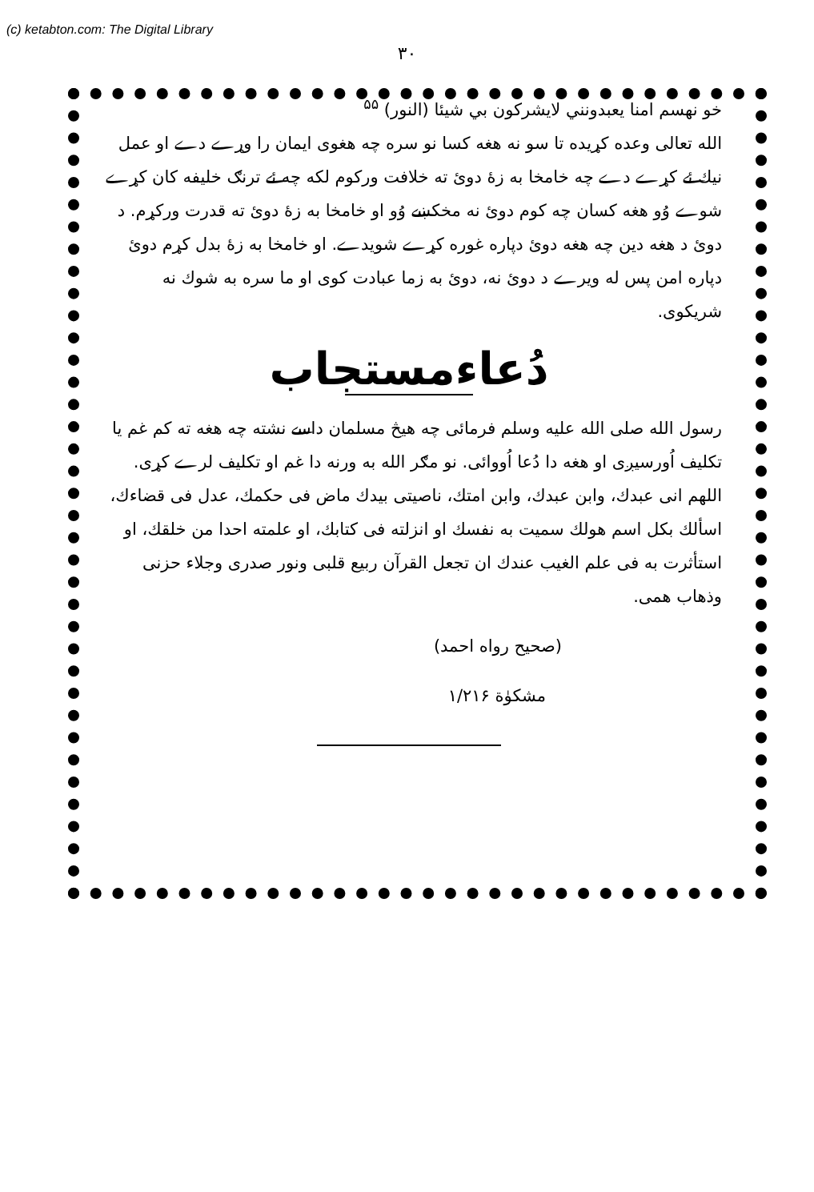(c) ketabton.com: The Digital Library
۳۰
خو نهسم امنا يعبدونني لايشركون بي شيئا (النور) <sup>۵۵</sup>
الله تعالى وعده كړيده تا سو نه هغه كسا نو سره چه هغوى ايمان را وړے دے او عمل نيك ئے كړے دے چه خامخا به زهٔ دوىٔ ته خلافت وركوم لكه چه ئے ترنګ خليفه كان كړے شوے وُو هغه كسان چه كوم دوىٔ نه مخكښے وُو او خامخا به زهٔ دوىٔ ته قدرت وركړم. د دوىٔ د هغه دين چه هغه دوىٔ دپاره غوره كړے شويدے. او خامخا به زهٔ بدل كړم دوىٔ دپاره امن پس له ويرے د دوىٔ نه، دوىٔ به زما عبادت كوى او ما سره به شوك نه شريكوى.
دُعاءمستجاب
رسول الله صلى الله عليه وسلم فرمائى چه هيڅ مسلمان داسے نشته چه هغه ته كم غم يا تكليف اُورسيږى او هغه دا دُعا اُووائى. نو مګر الله به ورنه دا غم او تكليف لرے كړى. اللهم انى عبدك، وابن عبدك، وابن امتك، ناصيتى بيدك ماض فى حكمك، عدل فى قضاءك، اسألك بكل اسم هولك سميت به نفسك او انزلته فى كتابك، او علمته احدا من خلقك، او استأثرت به فى علم الغيب عندك ان تجعل القرآن ربيع قلبى ونور صدرى وجلاء حزنى وذهاب همى.
(صحيح رواه احمد)
مشكوٰة ۱/۲۱۶